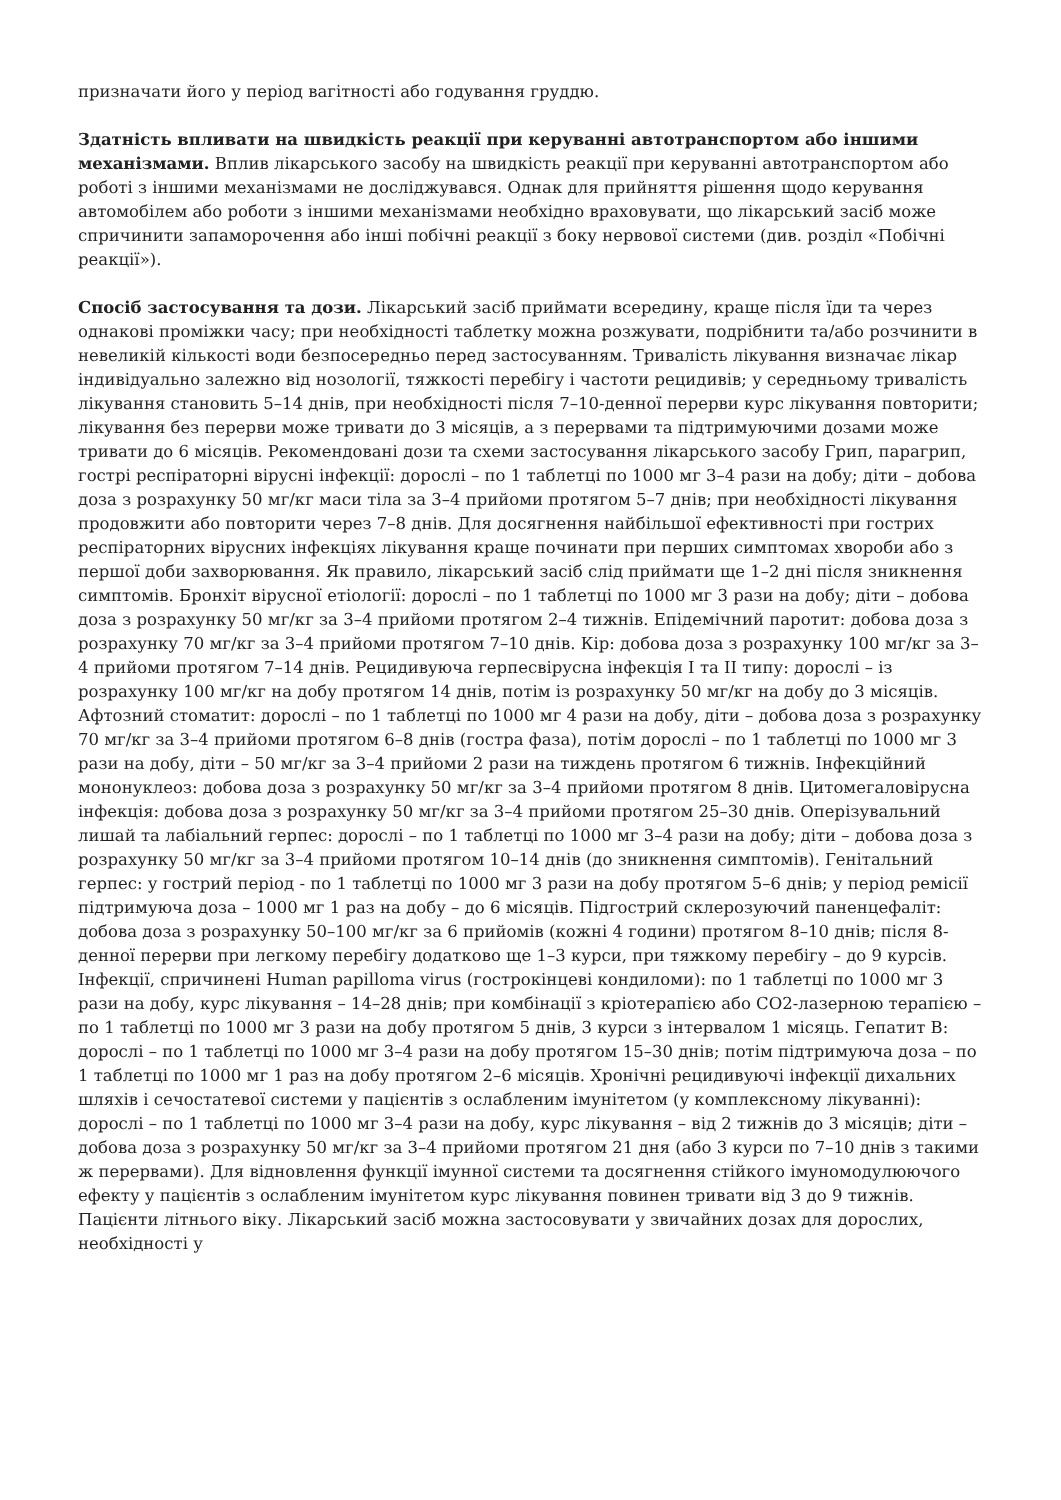призначати його у період вагітності або годування груддю.
Здатність впливати на швидкість реакції при керуванні автотранспортом або іншими механізмами. Вплив лікарського засобу на швидкість реакції при керуванні автотранспортом або роботі з іншими механізмами не досліджувався. Однак для прийняття рішення щодо керування автомобілем або роботи з іншими механізмами необхідно враховувати, що лікарський засіб може спричинити запаморочення або інші побічні реакції з боку нервової системи (див. розділ «Побічні реакції»).
Спосіб застосування та дози. Лікарський засіб приймати всередину, краще після їди та через однакові проміжки часу; при необхідності таблетку можна розжувати, подрібнити та/або розчинити в невеликій кількості води безпосередньо перед застосуванням. Тривалість лікування визначає лікар індивідуально залежно від нозології, тяжкості перебігу і частоти рецидивів; у середньому тривалість лікування становить 5–14 днів, при необхідності після 7–10-денної перерви курс лікування повторити; лікування без перерви може тривати до 3 місяців, а з перервами та підтримуючими дозами може тривати до 6 місяців. Рекомендовані дози та схеми застосування лікарського засобу Грип, парагрип, гострі респіраторні вірусні інфекції: дорослі – по 1 таблетці по 1000 мг 3–4 рази на добу; діти – добова доза з розрахунку 50 мг/кг маси тіла за 3–4 прийоми протягом 5–7 днів; при необхідності лікування продовжити або повторити через 7–8 днів. Для досягнення найбільшої ефективності при гострих респіраторних вірусних інфекціях лікування краще починати при перших симптомах хвороби або з першої доби захворювання. Як правило, лікарський засіб слід приймати ще 1–2 дні після зникнення симптомів. Бронхіт вірусної етіології: дорослі – по 1 таблетці по 1000 мг 3 рази на добу; діти – добова доза з розрахунку 50 мг/кг за 3–4 прийоми протягом 2–4 тижнів. Епідемічний паротит: добова доза з розрахунку 70 мг/кг за 3–4 прийоми протягом 7–10 днів. Кір: добова доза з розрахунку 100 мг/кг за 3–4 прийоми протягом 7–14 днів. Рецидивуюча герпесвірусна інфекція I та II типу: дорослі – із розрахунку 100 мг/кг на добу протягом 14 днів, потім із розрахунку 50 мг/кг на добу до 3 місяців. Афтозний стоматит: дорослі – по 1 таблетці по 1000 мг 4 рази на добу, діти – добова доза з розрахунку 70 мг/кг за 3–4 прийоми протягом 6–8 днів (гостра фаза), потім дорослі – по 1 таблетці по 1000 мг 3 рази на добу, діти – 50 мг/кг за 3–4 прийоми 2 рази на тиждень протягом 6 тижнів. Інфекційний мононуклеоз: добова доза з розрахунку 50 мг/кг за 3–4 прийоми протягом 8 днів. Цитомегаловірусна інфекція: добова доза з розрахунку 50 мг/кг за 3–4 прийоми протягом 25–30 днів. Оперізувальний лишай та лабіальний герпес: дорослі – по 1 таблетці по 1000 мг 3–4 рази на добу; діти – добова доза з розрахунку 50 мг/кг за 3–4 прийоми протягом 10–14 днів (до зникнення симптомів). Генітальний герпес: у гострий період - по 1 таблетці по 1000 мг 3 рази на добу протягом 5–6 днів; у період ремісії підтримуюча доза – 1000 мг 1 раз на добу – до 6 місяців. Підгострий склерозуючий паненцефаліт: добова доза з розрахунку 50–100 мг/кг за 6 прийомів (кожні 4 години) протягом 8–10 днів; після 8-денної перерви при легкому перебігу додатково ще 1–3 курси, при тяжкому перебігу – до 9 курсів. Інфекції, спричинені Human papilloma virus (гострокінцеві кондиломи): по 1 таблетці по 1000 мг 3 рази на добу, курс лікування – 14–28 днів; при комбінації з кріотерапією або СО2-лазерною терапією – по 1 таблетці по 1000 мг 3 рази на добу протягом 5 днів, 3 курси з інтервалом 1 місяць. Гепатит В: дорослі – по 1 таблетці по 1000 мг 3–4 рази на добу протягом 15–30 днів; потім підтримуюча доза – по 1 таблетці по 1000 мг 1 раз на добу протягом 2–6 місяців. Хронічні рецидивуючі інфекції дихальних шляхів і сечостатевої системи у пацієнтів з ослабленим імунітетом (у комплексному лікуванні): дорослі – по 1 таблетці по 1000 мг 3–4 рази на добу, курс лікування – від 2 тижнів до 3 місяців; діти – добова доза з розрахунку 50 мг/кг за 3–4 прийоми протягом 21 дня (або 3 курси по 7–10 днів з такими ж перервами). Для відновлення функції імунної системи та досягнення стійкого імуномодулюючого ефекту у пацієнтів з ослабленим імунітетом курс лікування повинен тривати від 3 до 9 тижнів. Пацієнти літнього віку. Лікарський засіб можна застосовувати у звичайних дозах для дорослих, необхідності у